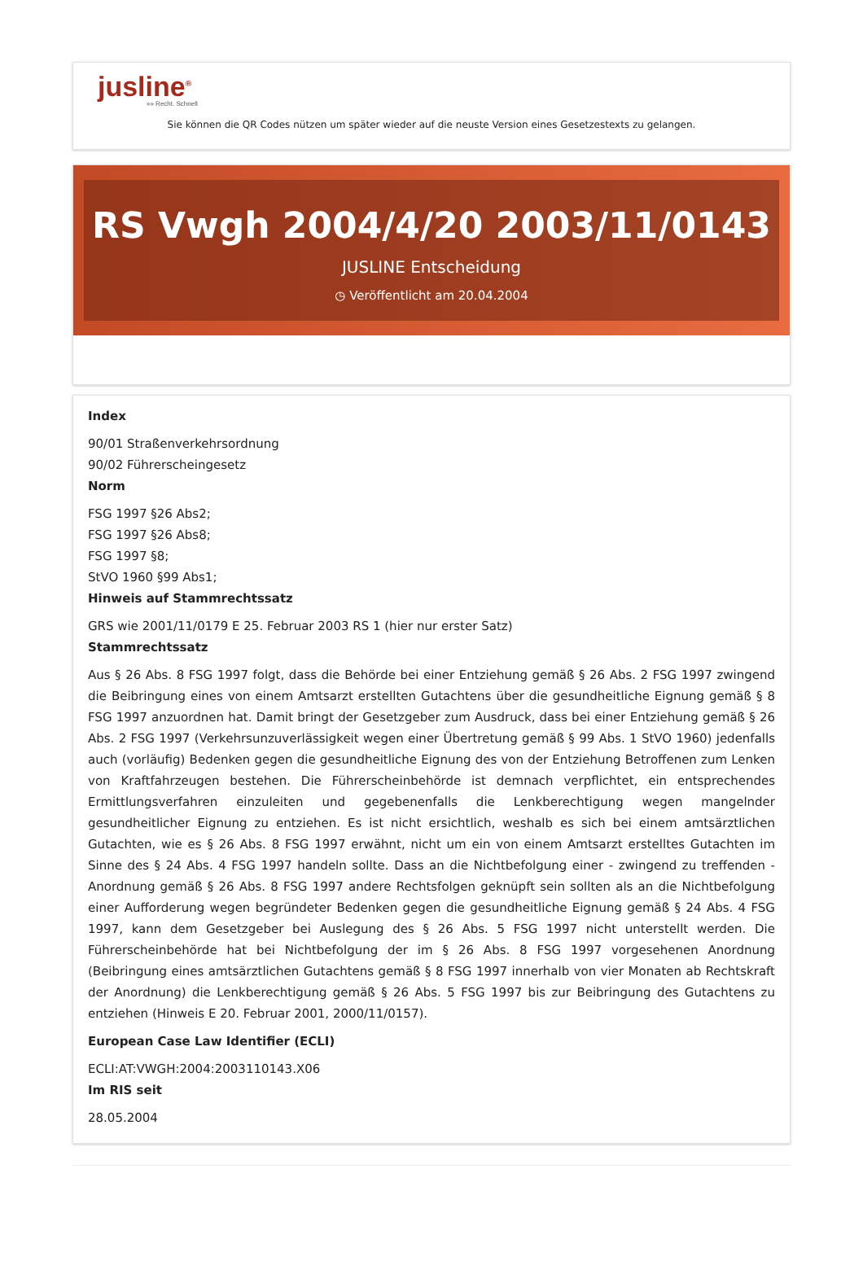jusline<sup>®</sup>
»» Recht. Schnell
Sie können die QR Codes nützen um später wieder auf die neuste Version eines Gesetzestexts zu gelangen.
RS Vwgh 2004/4/20 2003/11/0143
JUSLINE Entscheidung
◷ Veröffentlicht am 20.04.2004
Index
90/01 Straßenverkehrsordnung
90/02 Führerscheingesetz
Norm
FSG 1997 §26 Abs2;
FSG 1997 §26 Abs8;
FSG 1997 §8;
StVO 1960 §99 Abs1;
Hinweis auf Stammrechtssatz
GRS wie 2001/11/0179 E 25. Februar 2003 RS 1 (hier nur erster Satz)
Stammrechtssatz
Aus § 26 Abs. 8 FSG 1997 folgt, dass die Behörde bei einer Entziehung gemäß § 26 Abs. 2 FSG 1997 zwingend die Beibringung eines von einem Amtsarzt erstellten Gutachtens über die gesundheitliche Eignung gemäß § 8 FSG 1997 anzuordnen hat. Damit bringt der Gesetzgeber zum Ausdruck, dass bei einer Entziehung gemäß § 26 Abs. 2 FSG 1997 (Verkehrsunzuverlässigkeit wegen einer Übertretung gemäß § 99 Abs. 1 StVO 1960) jedenfalls auch (vorläufig) Bedenken gegen die gesundheitliche Eignung des von der Entziehung Betroffenen zum Lenken von Kraftfahrzeugen bestehen. Die Führerscheinbehörde ist demnach verpflichtet, ein entsprechendes Ermittlungsverfahren einzuleiten und gegebenenfalls die Lenkberechtigung wegen mangelnder gesundheitlicher Eignung zu entziehen. Es ist nicht ersichtlich, weshalb es sich bei einem amtsärztlichen Gutachten, wie es § 26 Abs. 8 FSG 1997 erwähnt, nicht um ein von einem Amtsarzt erstelltes Gutachten im Sinne des § 24 Abs. 4 FSG 1997 handeln sollte. Dass an die Nichtbefolgung einer - zwingend zu treffenden - Anordnung gemäß § 26 Abs. 8 FSG 1997 andere Rechtsfolgen geknüpft sein sollten als an die Nichtbefolgung einer Aufforderung wegen begründeter Bedenken gegen die gesundheitliche Eignung gemäß § 24 Abs. 4 FSG 1997, kann dem Gesetzgeber bei Auslegung des § 26 Abs. 5 FSG 1997 nicht unterstellt werden. Die Führerscheinbehörde hat bei Nichtbefolgung der im § 26 Abs. 8 FSG 1997 vorgesehenen Anordnung (Beibringung eines amtsärztlichen Gutachtens gemäß § 8 FSG 1997 innerhalb von vier Monaten ab Rechtskraft der Anordnung) die Lenkberechtigung gemäß § 26 Abs. 5 FSG 1997 bis zur Beibringung des Gutachtens zu entziehen (Hinweis E 20. Februar 2001, 2000/11/0157).
European Case Law Identifier (ECLI)
ECLI:AT:VWGH:2004:2003110143.X06
Im RIS seit
28.05.2004